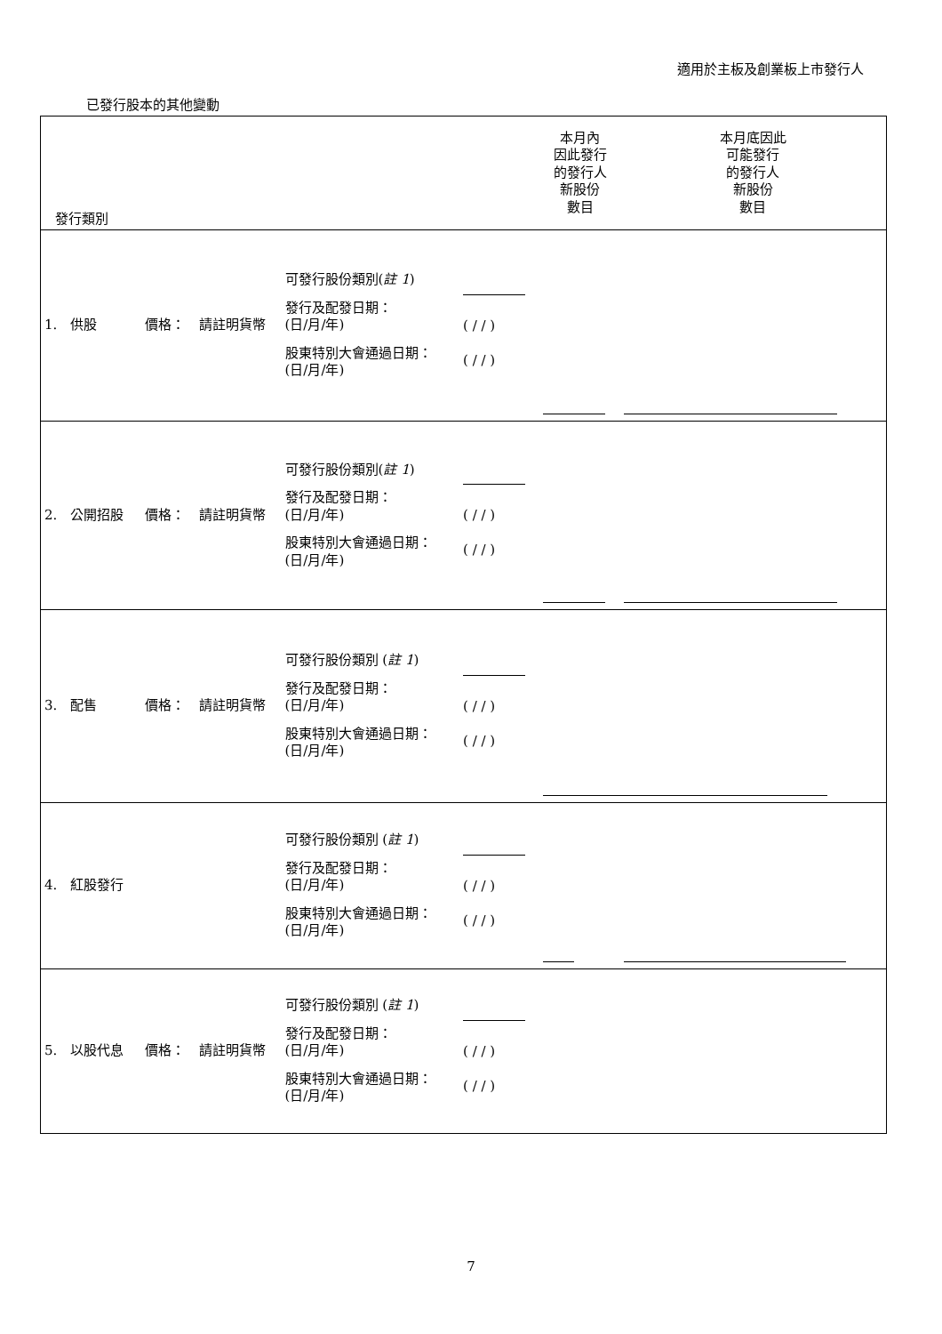適用於主板及創業板上市發行人
已發行股本的其他變動
| 發行類別 | | | | | 本月內 因此發行 的發行人 新股份 數目 | 本月底因此 可能發行 的發行人 新股份 數目 |
| 1. 供股 | 價格： | 請註明貨幣 | 可發行股份類別( 註 1 ) 發行及配發日期： (日/月/年) 股東特別大會通過日期： (日/月/年) | ( / / ) ( / / ) | | |
| 2. 公開招股 | 價格： | 請註明貨幣 | 可發行股份類別( 註 1 ) 發行及配發日期： (日/月/年) 股東特別大會通過日期： (日/月/年) | ( / / ) ( / / ) | | |
| 3. 配售 | 價格： | 請註明貨幣 | 可發行股份類別 ( 註 1 ) 發行及配發日期： (日/月/年) 股東特別大會通過日期： (日/月/年) | ( / / ) ( / / ) | | |
| 4. 紅股發行 | | | 可發行股份類別 ( 註 1 ) 發行及配發日期： (日/月/年) 股東特別大會通過日期： (日/月/年) | ( / / ) ( / / ) | | |
| 5. 以股代息 | 價格： | 請註明貨幣 | 可發行股份類別 ( 註 1 ) 發行及配發日期： (日/月/年) 股東特別大會通過日期： (日/月/年) | ( / / ) ( / / ) | | |
7